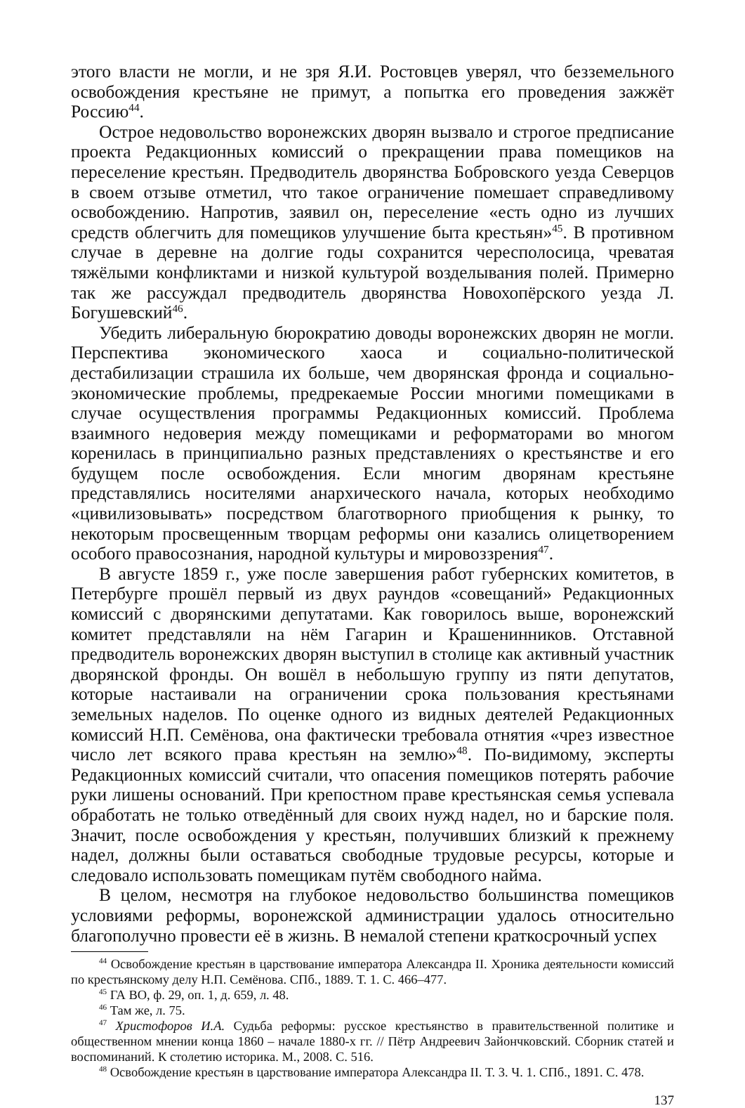этого власти не могли, и не зря Я.И. Ростовцев уверял, что безземельного освобождения крестьяне не примут, а попытка его проведения зажжёт Россию<sup>44</sup>.
Острое недовольство воронежских дворян вызвало и строгое предписание проекта Редакционных комиссий о прекращении права помещиков на переселение крестьян. Предводитель дворянства Бобровского уезда Северцов в своем отзыве отметил, что такое ограничение помешает справедливому освобождению. Напротив, заявил он, переселение «есть одно из лучших средств облегчить для помещиков улучшение быта крестьян»<sup>45</sup>. В противном случае в деревне на долгие годы сохранится чересполосица, чреватая тяжёлыми конфликтами и низкой культурой возделывания полей. Примерно так же рассуждал предводитель дворянства Новохопёрского уезда Л. Богушевский<sup>46</sup>.
Убедить либеральную бюрократию доводы воронежских дворян не могли. Перспектива экономического хаоса и социально-политической дестабилизации страшила их больше, чем дворянская фронда и социально-экономические проблемы, предрекаемые России многими помещиками в случае осуществления программы Редакционных комиссий. Проблема взаимного недоверия между помещиками и реформаторами во многом коренилась в принципиально разных представлениях о крестьянстве и его будущем после освобождения. Если многим дворянам крестьяне представлялись носителями анархического начала, которых необходимо «цивилизовывать» посредством благотворного приобщения к рынку, то некоторым просвещенным творцам реформы они казались олицетворением особого правосознания, народной культуры и мировоззрения<sup>47</sup>.
В августе 1859 г., уже после завершения работ губернских комитетов, в Петербурге прошёл первый из двух раундов «совещаний» Редакционных комиссий с дворянскими депутатами. Как говорилось выше, воронежский комитет представляли на нём Гагарин и Крашенинников. Отставной предводитель воронежских дворян выступил в столице как активный участник дворянской фронды. Он вошёл в небольшую группу из пяти депутатов, которые настаивали на ограничении срока пользования крестьянами земельных наделов. По оценке одного из видных деятелей Редакционных комиссий Н.П. Семёнова, она фактически требовала отнятия «чрез известное число лет всякого права крестьян на землю»<sup>48</sup>. По-видимому, эксперты Редакционных комиссий считали, что опасения помещиков потерять рабочие руки лишены оснований. При крепостном праве крестьянская семья успевала обработать не только отведённый для своих нужд надел, но и барские поля. Значит, после освобождения у крестьян, получивших близкий к прежнему надел, должны были оставаться свободные трудовые ресурсы, которые и следовало использовать помещикам путём свободного найма.
В целом, несмотря на глубокое недовольство большинства помещиков условиями реформы, воронежской администрации удалось относительно благополучно провести её в жизнь. В немалой степени краткосрочный успех
<sup>44</sup> Освобождение крестьян в царствование императора Александра II. Хроника деятельности комиссий по крестьянскому делу Н.П. Семёнова. СПб., 1889. Т. 1. С. 466–477.
<sup>45</sup> ГА ВО, ф. 29, оп. 1, д. 659, л. 48.
<sup>46</sup> Там же, л. 75.
<sup>47</sup> Христофоров И.А. Судьба реформы: русское крестьянство в правительственной политике и общественном мнении конца 1860 – начале 1880-х гг. // Пётр Андреевич Зайончковский. Сборник статей и воспоминаний. К столетию историка. М., 2008. С. 516.
<sup>48</sup> Освобождение крестьян в царствование императора Александра II. Т. 3. Ч. 1. СПб., 1891. С. 478.
137